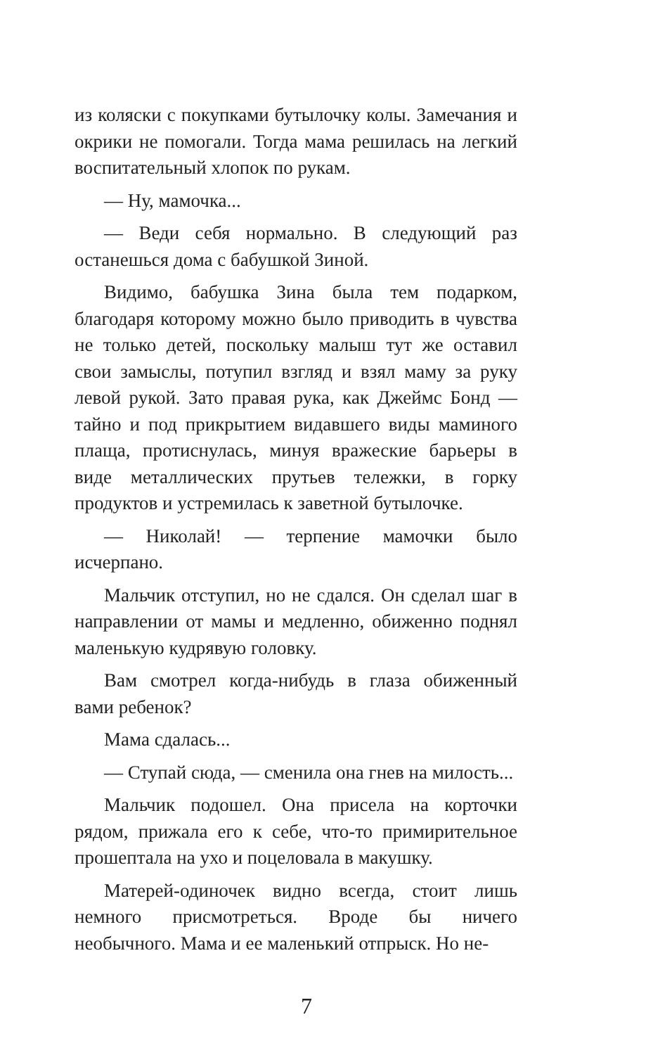из коляски с покупками бутылочку колы. Замечания и окрики не помогали. Тогда мама решилась на легкий воспитательный хлопок по рукам.
— Ну, мамочка...
— Веди себя нормально. В следующий раз останешься дома с бабушкой Зиной.
Видимо, бабушка Зина была тем подарком, благодаря которому можно было приводить в чувства не только детей, поскольку малыш тут же оставил свои замыслы, потупил взгляд и взял маму за руку левой рукой. Зато правая рука, как Джеймс Бонд — тайно и под прикрытием видавшего виды маминого плаща, протиснулась, минуя вражеские барьеры в виде металлических прутьев тележки, в горку продуктов и устремилась к заветной бутылочке.
— Николай! — терпение мамочки было исчерпано.
Мальчик отступил, но не сдался. Он сделал шаг в направлении от мамы и медленно, обиженно поднял маленькую кудрявую головку.
Вам смотрел когда-нибудь в глаза обиженный вами ребенок?
Мама сдалась...
— Ступай сюда, — сменила она гнев на милость...
Мальчик подошел. Она присела на корточки рядом, прижала его к себе, что-то примирительное прошептала на ухо и поцеловала в макушку.
Матерей-одиночек видно всегда, стоит лишь немного присмотреться. Вроде бы ничего необычного. Мама и ее маленький отпрыск. Но не-
7